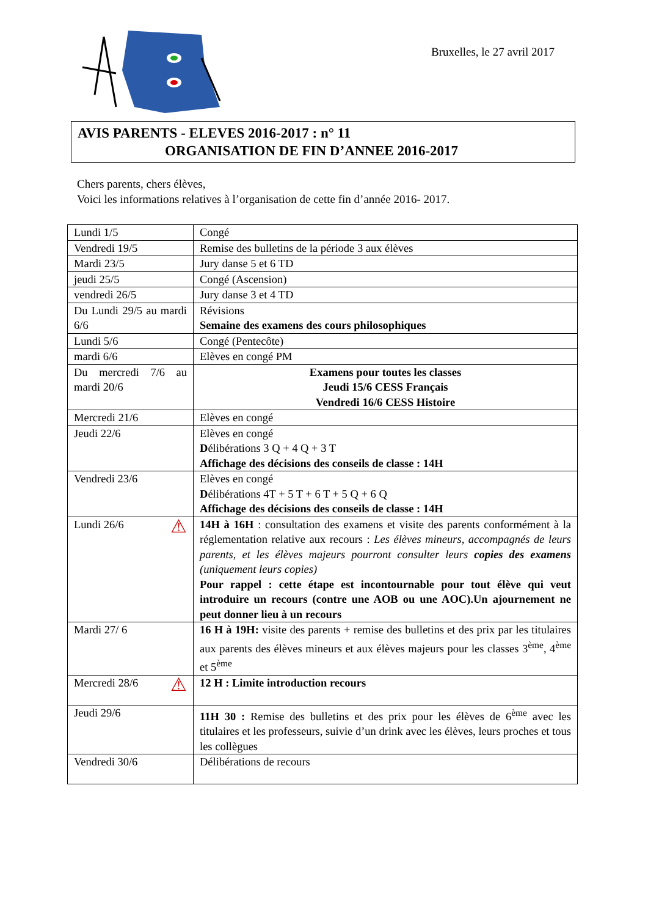Bruxelles, le 27 avril 2017
AVIS PARENTS - ELEVES 2016-2017 : n° 11
ORGANISATION DE FIN D’ANNEE 2016-2017
Chers parents, chers élèves,
Voici les informations relatives à l’organisation de cette fin d’année 2016- 2017.
| Lundi 1/5 | Congé |
| Vendredi 19/5 | Remise des bulletins de la période 3 aux élèves |
| Mardi 23/5 | Jury danse 5 et 6 TD |
| jeudi 25/5 | Congé (Ascension) |
| vendredi 26/5 | Jury danse 3 et 4 TD |
| Du Lundi 29/5 au mardi 6/6 | Révisions Semaine des examens des cours philosophiques |
| Lundi 5/6 | Congé (Pentecôte) |
| mardi 6/6 | Elèves en congé PM |
| Du mercredi 7/6 au mardi 20/6 | Examens pour toutes les classes Jeudi 15/6 CESS Français Vendredi 16/6 CESS Histoire |
| Mercredi 21/6 | Elèves en congé |
| Jeudi 22/6 | Elèves en congé D élibérations 3 Q + 4 Q + 3 T Affichage des décisions des conseils de classe : 14H |
| Vendredi 23/6 | Elèves en congé D élibérations 4T + 5 T + 6 T + 5 Q + 6 Q Affichage des décisions des conseils de classe : 14H |
| Lundi 26/6 ⚠ | 14H à 16H : consultation des examens et visite des parents conformément à la réglementation relative aux recours : Les élèves mineurs, accompagnés de leurs parents, et les élèves majeurs pourront consulter leurs copies des examens (uniquement leurs copies) Pour rappel : cette étape est incontournable pour tout élève qui veut introduire un recours (contre une AOB ou une AOC).Un ajournement ne peut donner lieu à un recours |
| Mardi 27/ 6 | 16 H à 19H: visite des parents + remise des bulletins et des prix par les titulaires aux parents des élèves mineurs et aux élèves majeurs pour les classes 3<sup>ème</sup>, 4<sup>ème</sup> et 5<sup>ème</sup> |
| Mercredi 28/6 ⚠ | 12 H : Limite introduction recours |
| Jeudi 29/6 | 11H 30 : Remise des bulletins et des prix pour les élèves de 6<sup>ème</sup> avec les titulaires et les professeurs, suivie d’un drink avec les élèves, leurs proches et tous les collègues |
| Vendredi 30/6 | Délibérations de recours |